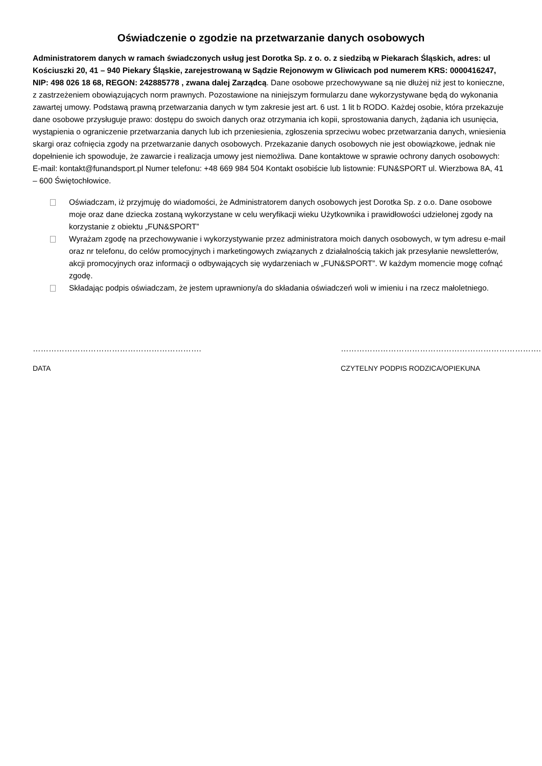Oświadczenie o zgodzie na przetwarzanie danych osobowych
Administratorem danych w ramach świadczonych usług jest Dorotka Sp. z o. o. z siedzibą w Piekarach Śląskich, adres: ul Kościuszki 20, 41 – 940 Piekary Śląskie, zarejestrowaną w Sądzie Rejonowym w Gliwicach pod numerem KRS: 0000416247, NIP: 498 026 18 68, REGON: 242885778 , zwana dalej Zarządcą. Dane osobowe przechowywane są nie dłużej niż jest to konieczne, z zastrzeżeniem obowiązujących norm prawnych. Pozostawione na niniejszym formularzu dane wykorzystywane będą do wykonania zawartej umowy. Podstawą prawną przetwarzania danych w tym zakresie jest art. 6 ust. 1 lit b RODO. Każdej osobie, która przekazuje dane osobowe przysługuje prawo: dostępu do swoich danych oraz otrzymania ich kopii, sprostowania danych, żądania ich usunięcia, wystąpienia o ograniczenie przetwarzania danych lub ich przeniesienia, zgłoszenia sprzeciwu wobec przetwarzania danych, wniesienia skargi oraz cofnięcia zgody na przetwarzanie danych osobowych. Przekazanie danych osobowych nie jest obowiązkowe, jednak nie dopełnienie ich spowoduje, że zawarcie i realizacja umowy jest niemożliwa. Dane kontaktowe w sprawie ochrony danych osobowych: E-mail: kontakt@funandsport.pl Numer telefonu: +48 669 984 504 Kontakt osobiście lub listownie: FUN&SPORT ul. Wierzbowa 8A, 41 – 600 Świętochłowice.
Oświadczam, iż przyjmuję do wiadomości, że Administratorem danych osobowych jest Dorotka Sp. z o.o. Dane osobowe moje oraz dane dziecka zostaną wykorzystane w celu weryfikacji wieku Użytkownika i prawidłowości udzielonej zgody na korzystanie z obiektu „FUN&SPORT”
Wyrażam zgodę na przechowywanie i wykorzystywanie przez administratora moich danych osobowych, w tym adresu e-mail oraz nr telefonu, do celów promocyjnych i marketingowych związanych z działalnością takich jak przesyłanie newsletterów, akcji promocyjnych oraz informacji o odbywających się wydarzeniach w „FUN&SPORT”. W każdym momencie mogę cofnąć zgodę.
Składając podpis oświadczam, że jestem uprawniony/a do składania oświadczeń woli w imieniu i na rzecz małoletniego.
……………………………………………………….
DATA
………………………………………………………………….
CZYTELNY PODPIS RODZICA/OPIEKUNA